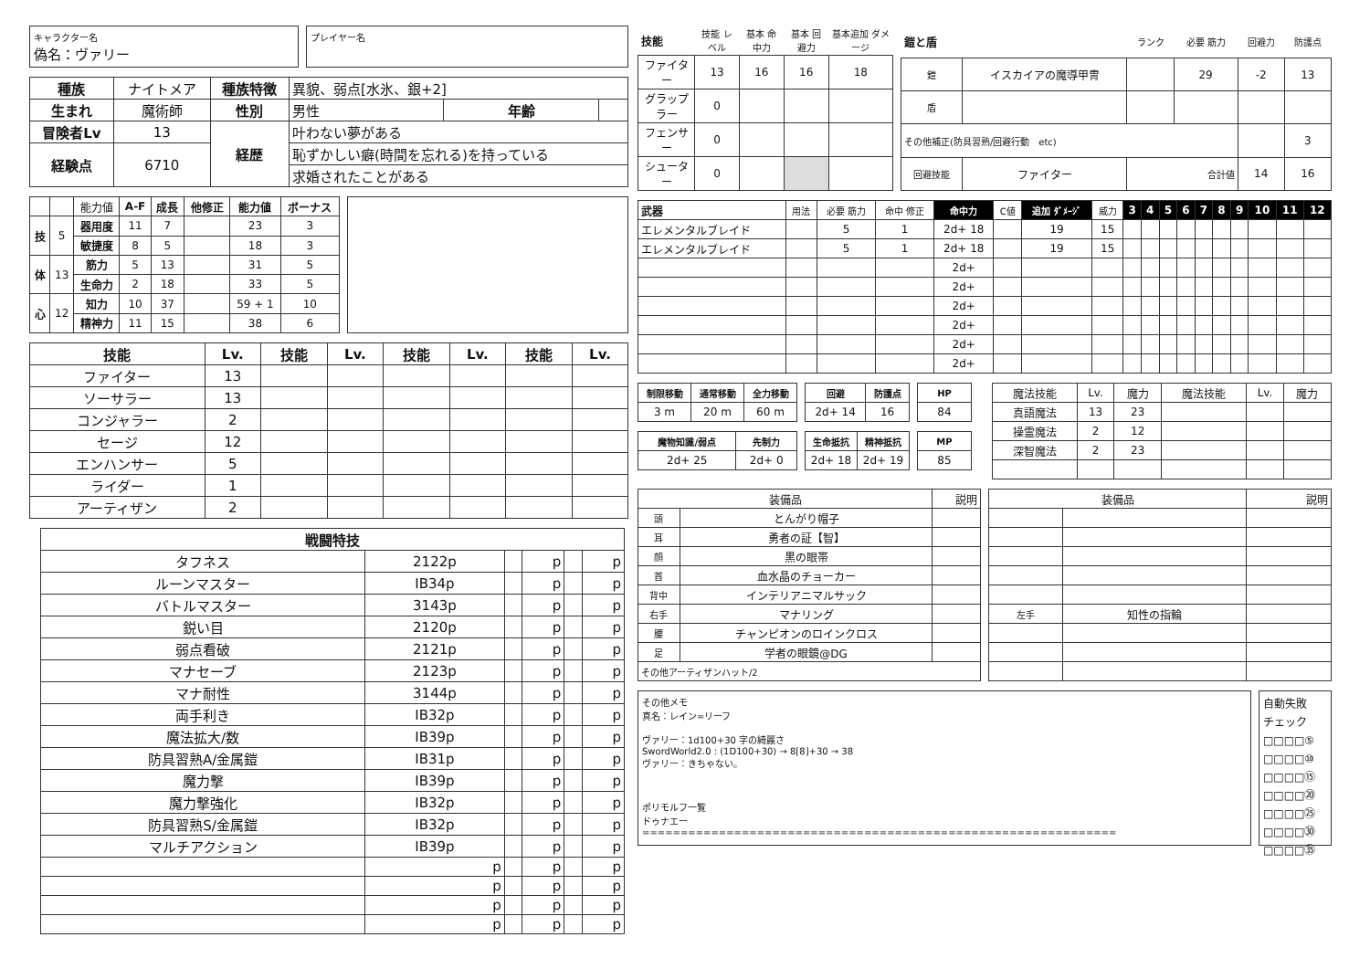キャラクター名
偽名：ヴァリー
プレイヤー名
| 種族 | ナイトメア | 種族特徴 | 異貌、弱点[水氷、銀+2] | | |
| 生まれ | 魔術師 | 性別 | 男性 | 年齢 | |
| 冒険者Lv | 13 | 経歴 | 叶わない夢がある | | |
| 経験点 | 6710 | | 恥ずかしい癖(時間を忘れる)を持っている | | |
| | | | 求婚されたことがある | | |
| | | 能力値 | A-F | 成長 | 他修正 | 能力値 | ボーナス |
| 技 | 5 | 器用度 | 11 | 7 | | 23 | 3 |
| | | 敏捷度 | 8 | 5 | | 18 | 3 |
| 体 | 13 | 筋力 | 5 | 13 | | 31 | 5 |
| | | 生命力 | 2 | 18 | | 33 | 5 |
| 心 | 12 | 知力 | 10 | 37 | | 59 + 1 | 10 |
| | | 精神力 | 11 | 15 | | 38 | 6 |
| 技能 | Lv. | 技能 | Lv. | 技能 | Lv. | 技能 | Lv. |
| --- | --- | --- | --- | --- | --- | --- | --- |
| ファイター | 13 | | | | | | |
| ソーサラー | 13 | | | | | | |
| コンジャラー | 2 | | | | | | |
| セージ | 12 | | | | | | |
| エンハンサー | 5 | | | | | | |
| ライダー | 1 | | | | | | |
| アーティザン | 2 | | | | | | |
| 戦闘特技 | | | | | |
| --- | --- | --- | --- | --- | --- |
| タフネス | 2122p | | p | | p |
| ルーンマスター | IB34p | | p | | p |
| バトルマスター | 3143p | | p | | p |
| 鋭い目 | 2120p | | p | | p |
| 弱点看破 | 2121p | | p | | p |
| マナセーブ | 2123p | | p | | p |
| マナ耐性 | 3144p | | p | | p |
| 両手利き | IB32p | | p | | p |
| 魔法拡大/数 | IB39p | | p | | p |
| 防具習熟A/金属鎧 | IB31p | | p | | p |
| 魔力撃 | IB39p | | p | | p |
| 魔力撃強化 | IB32p | | p | | p |
| 防具習熟S/金属鎧 | IB32p | | p | | p |
| マルチアクション | IB39p | | p | | p |
| | p | | p | | p |
| | p | | p | | p |
| | p | | p | | p |
| | p | | p | | p |
| 技能 | 技能 レベル | 基本 命中力 | 基本 回避力 | 基本追加 ダメージ |
| ファイター | 13 | 16 | 16 | 18 |
| グラップラー | 0 | | | |
| フェンサー | 0 | | | |
| シューター | 0 | | | |
| 鎧と盾 | | ランク | 必要 筋力 | 回避力 | 防護点 |
| 鎧 | イスカイアの魔導甲冑 | | 29 | -2 | 13 |
| 盾 | | | | | |
| その他補正(防具習熟/回避行動 etc) | | | | | 3 |
| 回避技能 | ファイター | 合計値 | | 14 | 16 |
| 武器 | 用法 | 必要 筋力 | 命中 修正 | 命中力 | C値 | 追加 ﾀﾞﾒｰｼﾞ | 威力 | 3 | 4 | 5 | 6 | 7 | 8 | 9 | 10 | 11 | 12 |
| エレメンタルブレイド | | 5 | 1 | 2d+ 18 | | 19 | 15 | | | | | | | | | | |
| エレメンタルブレイド | | 5 | 1 | 2d+ 18 | | 19 | 15 | | | | | | | | | | |
| | | | | 2d+ | | | | | | | | | | | | | |
| | | | | 2d+ | | | | | | | | | | | | | |
| | | | | 2d+ | | | | | | | | | | | | | |
| | | | | 2d+ | | | | | | | | | | | | | |
| | | | | 2d+ | | | | | | | | | | | | | |
| | | | | 2d+ | | | | | | | | | | | | | |
| 制限移動 | 通常移動 | 全力移動 |
| --- | --- | --- |
| 3 m | 20 m | 60 m |
| 回避 | 防護点 |
| --- | --- |
| 2d+ 14 | 16 |
| HP |
| --- |
| 84 |
| 魔物知識/弱点 | 先制力 |
| --- | --- |
| 2d+ 25 | 2d+ 0 |
| 生命抵抗 | 精神抵抗 |
| --- | --- |
| 2d+ 18 | 2d+ 19 |
| MP |
| --- |
| 85 |
| 魔法技能 | Lv. | 魔力 | 魔法技能 | Lv. | 魔力 |
| 真語魔法 | 13 | 23 | | | |
| 操霊魔法 | 2 | 12 | | | |
| 深智魔法 | 2 | 23 | | | |
| 装備品 | | 説明 |
| 頭 | とんがり帽子 | |
| 耳 | 勇者の証【智】 | |
| 顔 | 黒の眼帯 | |
| 首 | 血水晶のチョーカー | |
| 背中 | インテリアニマルサック | |
| 右手 | マナリング | |
| 腰 | チャンピオンのロインクロス | |
| 足 | 学者の眼鏡@DG | |
| その他アーティザンハット/2 | | |
| 装備品 | | 説明 |
| 左手 | 知性の指輪 | |
その他メモ
真名：レイン=リーフ
ヴァリー：1d100+30 字の綺麗さ
SwordWorld2.0 : (1D100+30) → 8[8]+30 → 38
ヴァリー：きちゃない。
ポリモルフ一覧
ドゥナエー
==============================================================
自動失敗
チェック
□□□□⑤
□□□□⑩
□□□□⑮
□□□□⑳
□□□□㉕
□□□□㉚
□□□□㉟